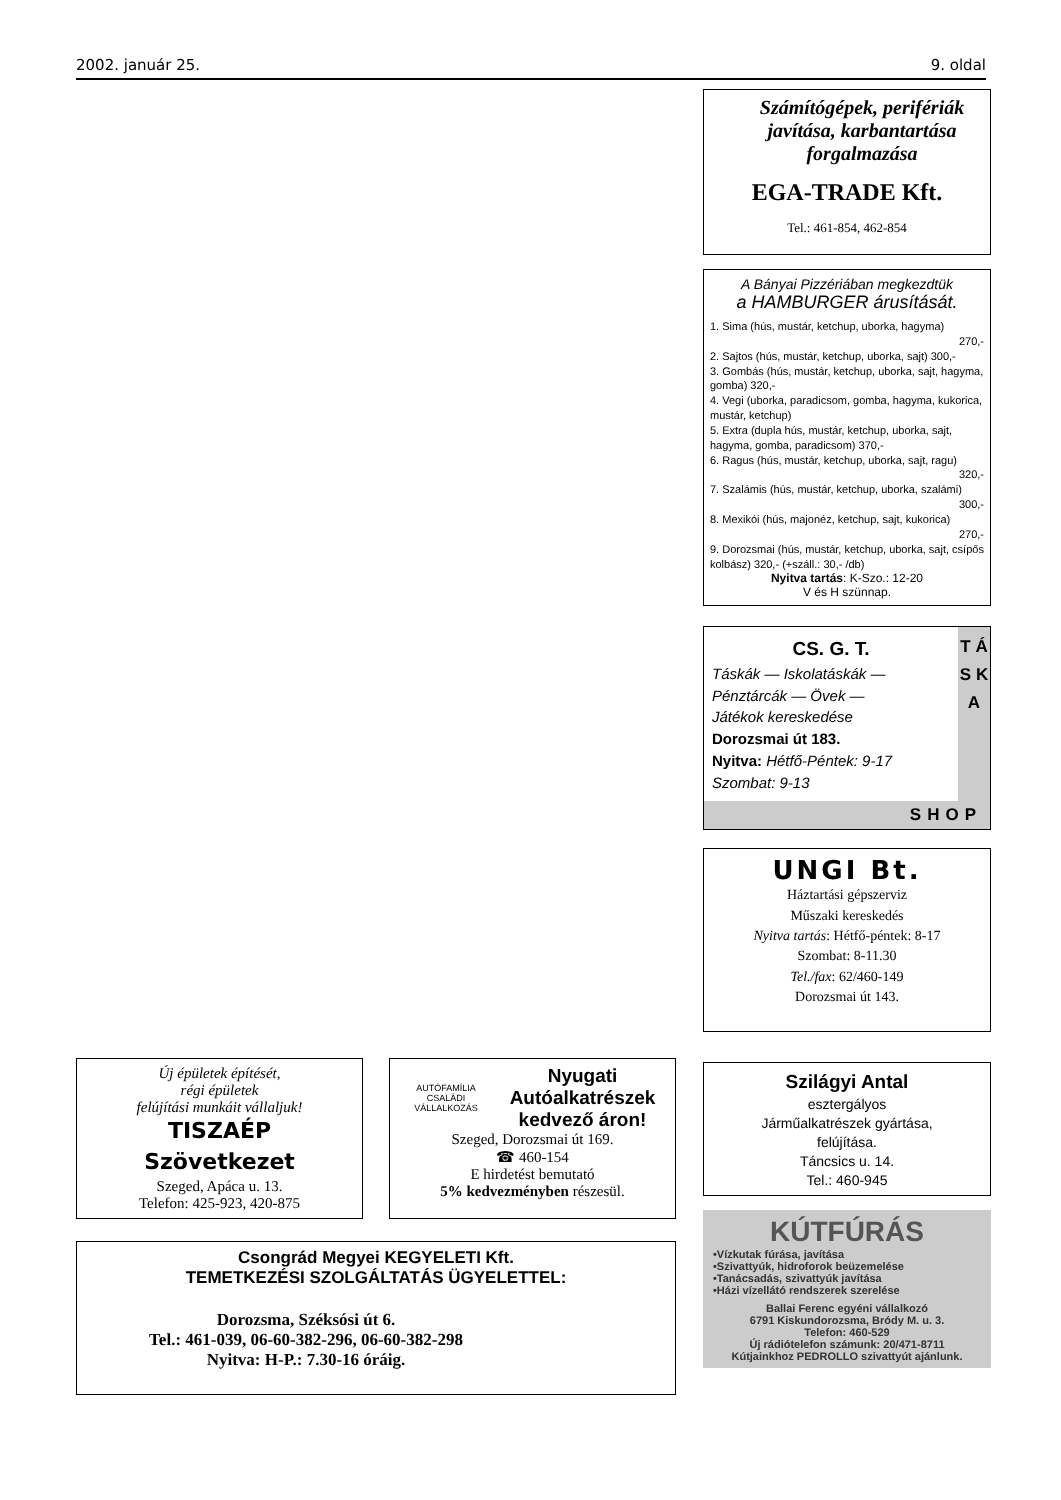2002. január 25. 9. oldal
Számítógépek, perifériák
javítása, karbantartása
forgalmazása
EGA-TRADE Kft.
Tel.: 461-854, 462-854
A Bányai Pizzériában megkezdtük
a HAMBURGER árusítását.
1. Sima (hús, mustár, ketchup, uborka, hagyma)
270,-
2. Sajtos (hús, mustár, ketchup, uborka, sajt) 300,-
3. Gombás (hús, mustár, ketchup, uborka, sajt, hagyma, gomba) 320,-
4. Vegi (uborka, paradicsom, gomba, hagyma, kukorica, mustár, ketchup)
5. Extra (dupla hús, mustár, ketchup, uborka, sajt, hagyma, gomba, paradicsom) 370,-
6. Ragus (hús, mustár, ketchup, uborka, sajt, ragu)
320,-
7. Szalámis (hús, mustár, ketchup, uborka, szalámi)
300,-
8. Mexikói (hús, majonéz, ketchup, sajt, kukorica)
270,-
9. Dorozsmai (hús, mustár, ketchup, uborka, sajt, csípős kolbász) 320,- (+száll.: 30,- /db)
Nyitva tartás: K-Szo.: 12-20
V és H szünnap.
CS. G. T.
Táskák — Iskolatáskák —
Pénztárcák — Övek —
Játékok kereskedése
Dorozsmai út 183.
Nyitva: Hétfő-Péntek: 9-17
Szombat: 9-13
T Á S K A
SHOP
UNGI Bt.
Háztartási gépszerviz
Műszaki kereskedés
Nyitva tartás: Hétfő-péntek: 8-17
Szombat: 8-11.30
Tel./fax: 62/460-149
Dorozsmai út 143.
Szilágyi Antal
esztergályos
Járműalkatrészek gyártása,
felújítása.
Táncsics u. 14.
Tel.: 460-945
KÚTFÚRÁS
•Vízkutak fúrása, javítása
•Szivattyúk, hidroforok beüzemelése
•Tanácsadás, szivattyúk javítása
•Házi vízellátó rendszerek szerelése
Ballai Ferenc egyéni vállalkozó
6791 Kiskundorozsma, Bródy M. u. 3.
Telefon: 460-529
Új rádiótelefon számunk: 20/471-8711
Kútjainkhoz PEDROLLO szivattyút ajánlunk.
Új épületek építését,
régi épületek
felújítási munkáit vállaljuk!
TISZAÉP
Szövetkezet
Szeged, Apáca u. 13.
Telefon: 425-923, 420-875
AUTÓFAMÍLIA
CSALÁDI VÁLLALKOZÁS
Nyugati
Autóalkatrészek
kedvező áron!
Szeged, Dorozsmai út 169.
☎ 460-154
E hirdetést bemutató
5% kedvezményben részesül.
Csongrád Megyei KEGYELETI Kft.
TEMETKEZÉSI SZOLGÁLTATÁS ÜGYELETTEL:
Dorozsma, Széksósi út 6.
Tel.: 461-039, 06-60-382-296, 06-60-382-298
Nyitva: H-P.: 7.30-16 óráig.